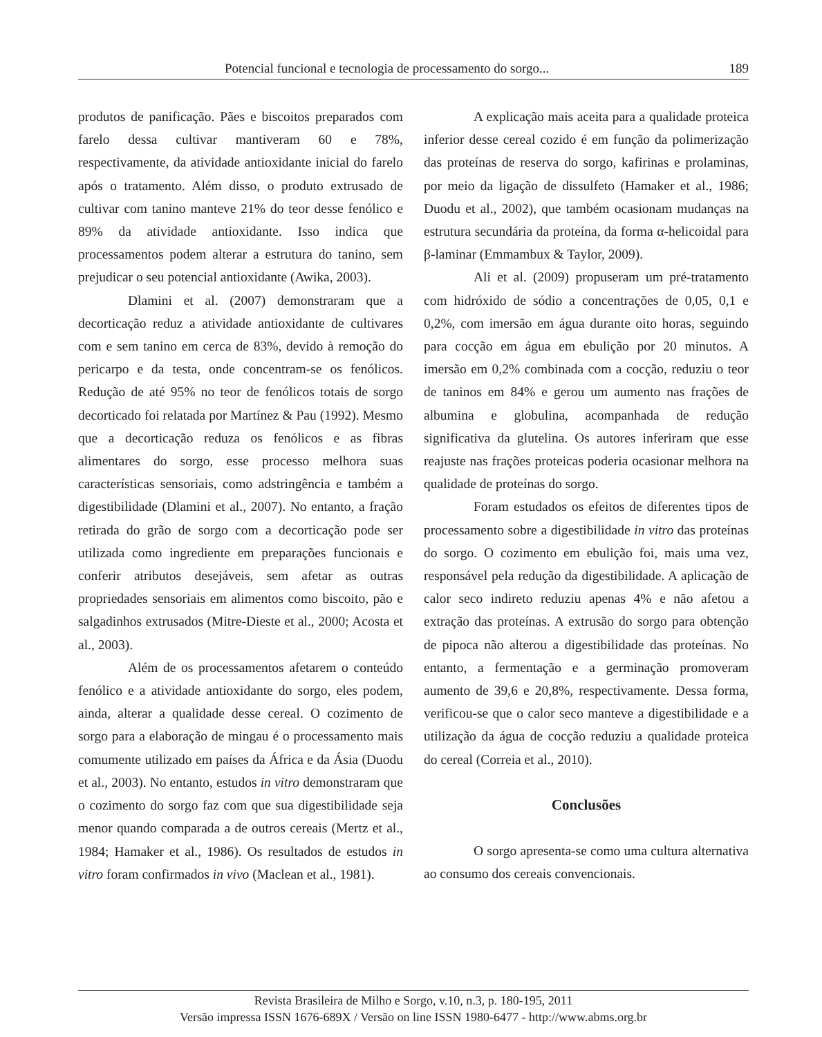Potencial funcional e tecnologia de processamento do sorgo... 189
produtos de panificação. Pães e biscoitos preparados com farelo dessa cultivar mantiveram 60 e 78%, respectivamente, da atividade antioxidante inicial do farelo após o tratamento. Além disso, o produto extrusado de cultivar com tanino manteve 21% do teor desse fenólico e 89% da atividade antioxidante. Isso indica que processamentos podem alterar a estrutura do tanino, sem prejudicar o seu potencial antioxidante (Awika, 2003).
Dlamini et al. (2007) demonstraram que a decorticação reduz a atividade antioxidante de cultivares com e sem tanino em cerca de 83%, devido à remoção do pericarpo e da testa, onde concentram-se os fenólicos. Redução de até 95% no teor de fenólicos totais de sorgo decorticado foi relatada por Martínez & Pau (1992). Mesmo que a decorticação reduza os fenólicos e as fibras alimentares do sorgo, esse processo melhora suas características sensoriais, como adstringência e também a digestibilidade (Dlamini et al., 2007). No entanto, a fração retirada do grão de sorgo com a decorticação pode ser utilizada como ingrediente em preparações funcionais e conferir atributos desejáveis, sem afetar as outras propriedades sensoriais em alimentos como biscoito, pão e salgadinhos extrusados (Mitre-Dieste et al., 2000; Acosta et al., 2003).
Além de os processamentos afetarem o conteúdo fenólico e a atividade antioxidante do sorgo, eles podem, ainda, alterar a qualidade desse cereal. O cozimento de sorgo para a elaboração de mingau é o processamento mais comumente utilizado em países da África e da Ásia (Duodu et al., 2003). No entanto, estudos in vitro demonstraram que o cozimento do sorgo faz com que sua digestibilidade seja menor quando comparada a de outros cereais (Mertz et al., 1984; Hamaker et al., 1986). Os resultados de estudos in vitro foram confirmados in vivo (Maclean et al., 1981).
A explicação mais aceita para a qualidade proteica inferior desse cereal cozido é em função da polimerização das proteínas de reserva do sorgo, kafirinas e prolaminas, por meio da ligação de dissulfeto (Hamaker et al., 1986; Duodu et al., 2002), que também ocasionam mudanças na estrutura secundária da proteína, da forma α-helicoidal para β-laminar (Emmambux & Taylor, 2009).
Ali et al. (2009) propuseram um pré-tratamento com hidróxido de sódio a concentrações de 0,05, 0,1 e 0,2%, com imersão em água durante oito horas, seguindo para cocção em água em ebulição por 20 minutos. A imersão em 0,2% combinada com a cocção, reduziu o teor de taninos em 84% e gerou um aumento nas frações de albumina e globulina, acompanhada de redução significativa da glutelina. Os autores inferiram que esse reajuste nas frações proteicas poderia ocasionar melhora na qualidade de proteínas do sorgo.
Foram estudados os efeitos de diferentes tipos de processamento sobre a digestibilidade in vitro das proteínas do sorgo. O cozimento em ebulição foi, mais uma vez, responsável pela redução da digestibilidade. A aplicação de calor seco indireto reduziu apenas 4% e não afetou a extração das proteínas. A extrusão do sorgo para obtenção de pipoca não alterou a digestibilidade das proteínas. No entanto, a fermentação e a germinação promoveram aumento de 39,6 e 20,8%, respectivamente. Dessa forma, verificou-se que o calor seco manteve a digestibilidade e a utilização da água de cocção reduziu a qualidade proteica do cereal (Correia et al., 2010).
Conclusões
O sorgo apresenta-se como uma cultura alternativa ao consumo dos cereais convencionais.
Revista Brasileira de Milho e Sorgo, v.10, n.3, p. 180-195, 2011
Versão impressa ISSN 1676-689X / Versão on line ISSN 1980-6477 - http://www.abms.org.br